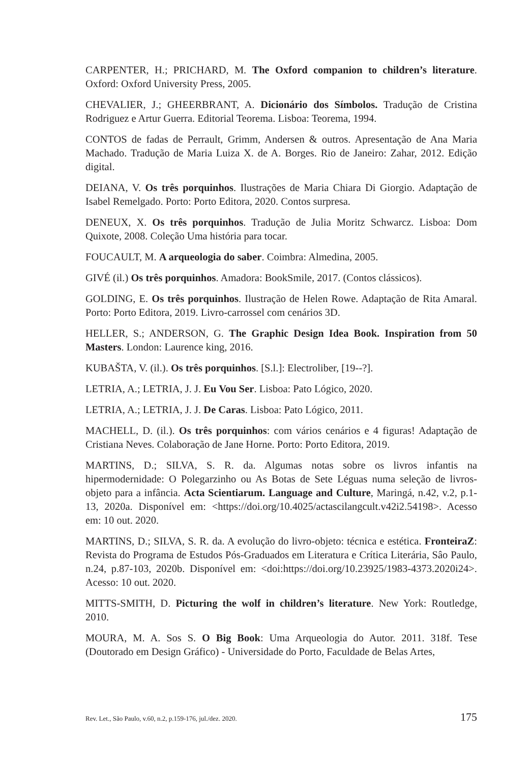CARPENTER, H.; PRICHARD, M. The Oxford companion to children’s literature. Oxford: Oxford University Press, 2005.
CHEVALIER, J.; GHEERBRANT, A. Dicionário dos Símbolos. Tradução de Cristina Rodriguez e Artur Guerra. Editorial Teorema. Lisboa: Teorema, 1994.
CONTOS de fadas de Perrault, Grimm, Andersen & outros. Apresentação de Ana Maria Machado. Tradução de Maria Luiza X. de A. Borges. Rio de Janeiro: Zahar, 2012. Edição digital.
DEIANA, V. Os três porquinhos. Ilustrações de Maria Chiara Di Giorgio. Adaptação de Isabel Remelgado. Porto: Porto Editora, 2020. Contos surpresa.
DENEUX, X. Os três porquinhos. Tradução de Julia Moritz Schwarcz. Lisboa: Dom Quixote, 2008. Coleção Uma história para tocar.
FOUCAULT, M. A arqueologia do saber. Coimbra: Almedina, 2005.
GIVÉ (il.) Os três porquinhos. Amadora: BookSmile, 2017. (Contos clássicos).
GOLDING, E. Os três porquinhos. Ilustração de Helen Rowe. Adaptação de Rita Amaral. Porto: Porto Editora, 2019. Livro-carrossel com cenários 3D.
HELLER, S.; ANDERSON, G. The Graphic Design Idea Book. Inspiration from 50 Masters. London: Laurence king, 2016.
KUBAŠTA, V. (il.). Os três porquinhos. [S.l.]: Electroliber, [19--?].
LETRIA, A.; LETRIA, J. J. Eu Vou Ser. Lisboa: Pato Lógico, 2020.
LETRIA, A.; LETRIA, J. J. De Caras. Lisboa: Pato Lógico, 2011.
MACHELL, D. (il.). Os três porquinhos: com vários cenários e 4 figuras! Adaptação de Cristiana Neves. Colaboração de Jane Horne. Porto: Porto Editora, 2019.
MARTINS, D.; SILVA, S. R. da. Algumas notas sobre os livros infantis na hipermodernidade: O Polegarzinho ou As Botas de Sete Léguas numa seleção de livros-objeto para a infância. Acta Scientiarum. Language and Culture, Maringá, n.42, v.2, p.1-13, 2020a. Disponível em: <https://doi.org/10.4025/actascilangcult.v42i2.54198>. Acesso em: 10 out. 2020.
MARTINS, D.; SILVA, S. R. da. A evolução do livro-objeto: técnica e estética. FronteiraZ: Revista do Programa de Estudos Pós-Graduados em Literatura e Crítica Literária, Sâo Paulo, n.24, p.87-103, 2020b. Disponível em: <doi:https://doi.org/10.23925/1983-4373.2020i24>. Acesso: 10 out. 2020.
MITTS-SMITH, D. Picturing the wolf in children’s literature. New York: Routledge, 2010.
MOURA, M. A. Sos S. O Big Book: Uma Arqueologia do Autor. 2011. 318f. Tese (Doutorado em Design Gráfico) - Universidade do Porto, Faculdade de Belas Artes,
Rev. Let., São Paulo, v.60, n.2, p.159-176, jul./dez. 2020. 175